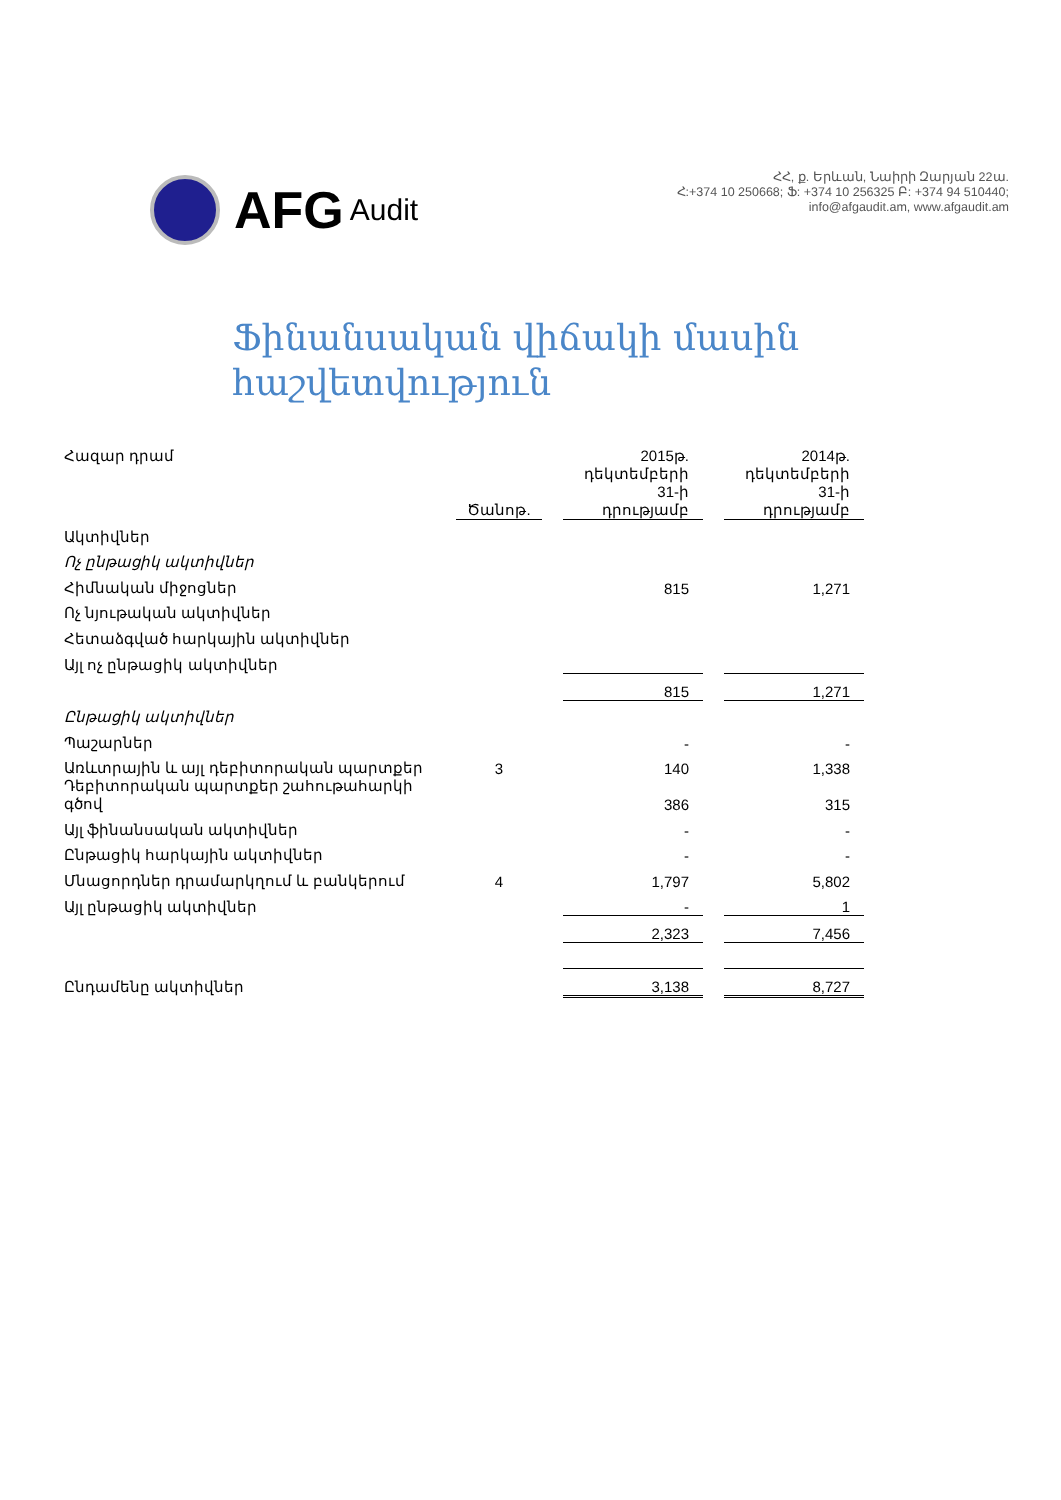AFG Audit
ՀՀ, ք. Երևան, Նաիրի Զարյան 22ա.
Հ:+374 10 250668; Ֆ: +374 10 256325 Բ: +374 94 510440;
info@afgaudit.am, www.afgaudit.am
Ֆինանսական վիճակի մասին
հաշվետվություն
| Հազար դրամ | Ծանոթ. | | 2015թ. դեկտեմբերի 31-ի դրությամբ | | 2014թ. դեկտեմբերի 31-ի դրությամբ |
| Ակտիվներ | | | | | |
| Ոչ ընթացիկ ակտիվներ | | | | | |
| Հիմնական միջոցներ | | | 815 | | 1,271 |
| Ոչ նյութական ակտիվներ | | | | | |
| Հետաձգված հարկային ակտիվներ | | | | | |
| Այլ ոչ ընթացիկ ակտիվներ | | | | | |
| | | | 815 | | 1,271 |
| Ընթացիկ ակտիվներ | | | | | |
| Պաշարներ | | | - | | - |
| Առևտրային և այլ դեբիտորական պարտքեր | 3 | | 140 | | 1,338 |
| Դեբիտորական պարտքեր շահութահարկի գծով | | | 386 | | 315 |
| Այլ ֆինանսական ակտիվներ | | | - | | - |
| Ընթացիկ հարկային ակտիվներ | | | - | | - |
| Մնացորդներ դրամարկղում և բանկերում | 4 | | 1,797 | | 5,802 |
| Այլ ընթացիկ ակտիվներ | | | - | | 1 |
| | | | 2,323 | | 7,456 |
| Ընդամենը ակտիվներ | | | 3,138 | | 8,727 |